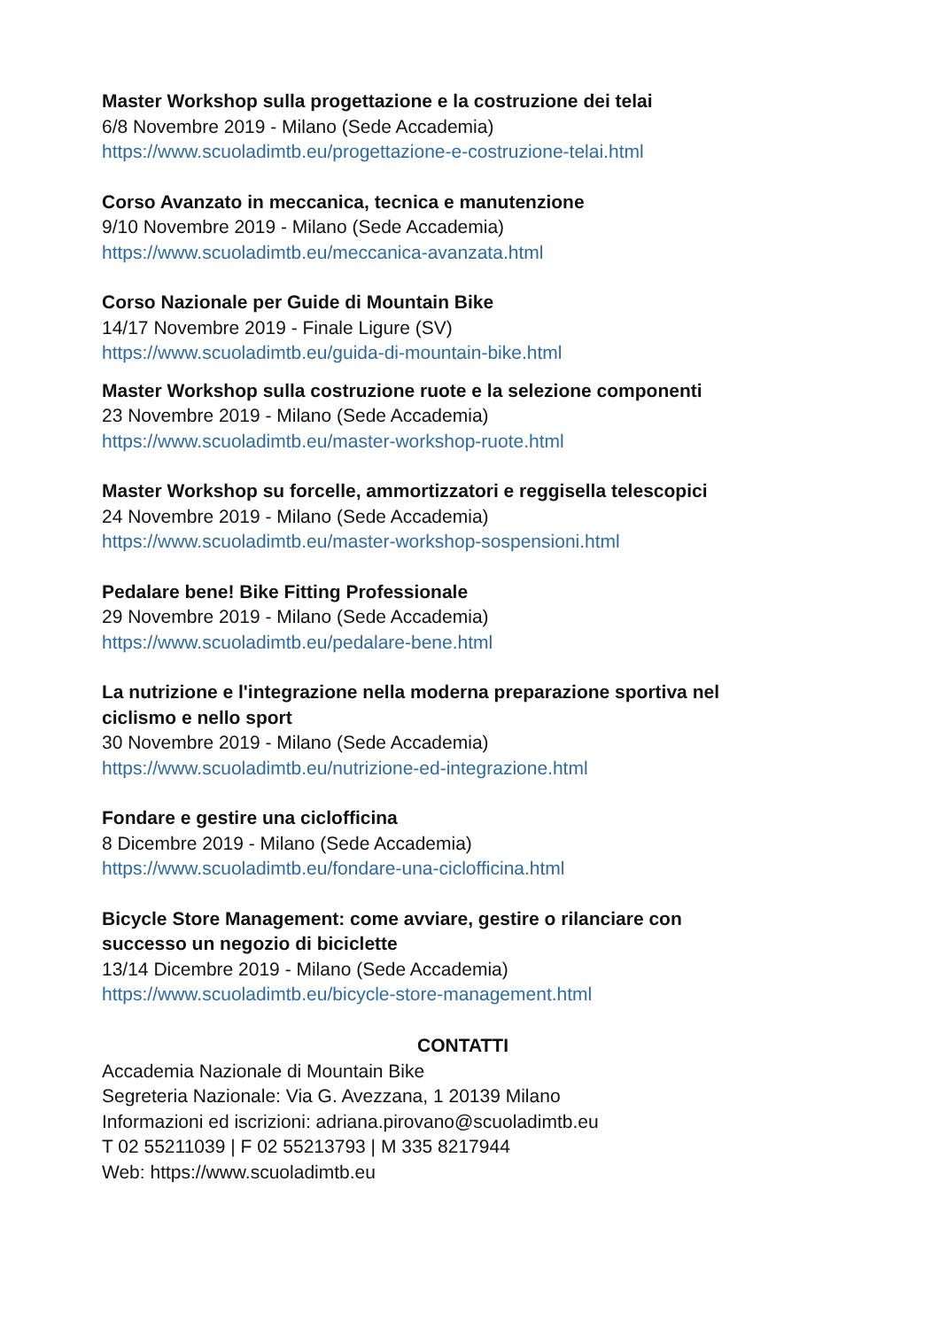Master Workshop sulla progettazione e la costruzione dei telai
6/8 Novembre 2019 - Milano (Sede Accademia)
https://www.scuoladimtb.eu/progettazione-e-costruzione-telai.html
Corso Avanzato in meccanica, tecnica e manutenzione
9/10 Novembre 2019 - Milano (Sede Accademia)
https://www.scuoladimtb.eu/meccanica-avanzata.html
Corso Nazionale per Guide di Mountain Bike
14/17 Novembre 2019 - Finale Ligure (SV)
https://www.scuoladimtb.eu/guida-di-mountain-bike.html
Master Workshop sulla costruzione ruote e la selezione componenti
23 Novembre 2019 - Milano (Sede Accademia)
https://www.scuoladimtb.eu/master-workshop-ruote.html
Master Workshop su forcelle, ammortizzatori e reggisella telescopici
24 Novembre 2019 - Milano (Sede Accademia)
https://www.scuoladimtb.eu/master-workshop-sospensioni.html
Pedalare bene! Bike Fitting Professionale
29 Novembre 2019 - Milano (Sede Accademia)
https://www.scuoladimtb.eu/pedalare-bene.html
La nutrizione e l'integrazione nella moderna preparazione sportiva nel ciclismo e nello sport
30 Novembre 2019 - Milano (Sede Accademia)
https://www.scuoladimtb.eu/nutrizione-ed-integrazione.html
Fondare e gestire una ciclofficina
8 Dicembre 2019 - Milano (Sede Accademia)
https://www.scuoladimtb.eu/fondare-una-ciclofficina.html
Bicycle Store Management: come avviare, gestire o rilanciare con successo un negozio di biciclette
13/14 Dicembre 2019 - Milano (Sede Accademia)
https://www.scuoladimtb.eu/bicycle-store-management.html
CONTATTI
Accademia Nazionale di Mountain Bike
Segreteria Nazionale: Via G. Avezzana, 1 20139 Milano
Informazioni ed iscrizioni: adriana.pirovano@scuoladimtb.eu
T 02 55211039 | F 02 55213793 | M 335 8217944
Web: https://www.scuoladimtb.eu